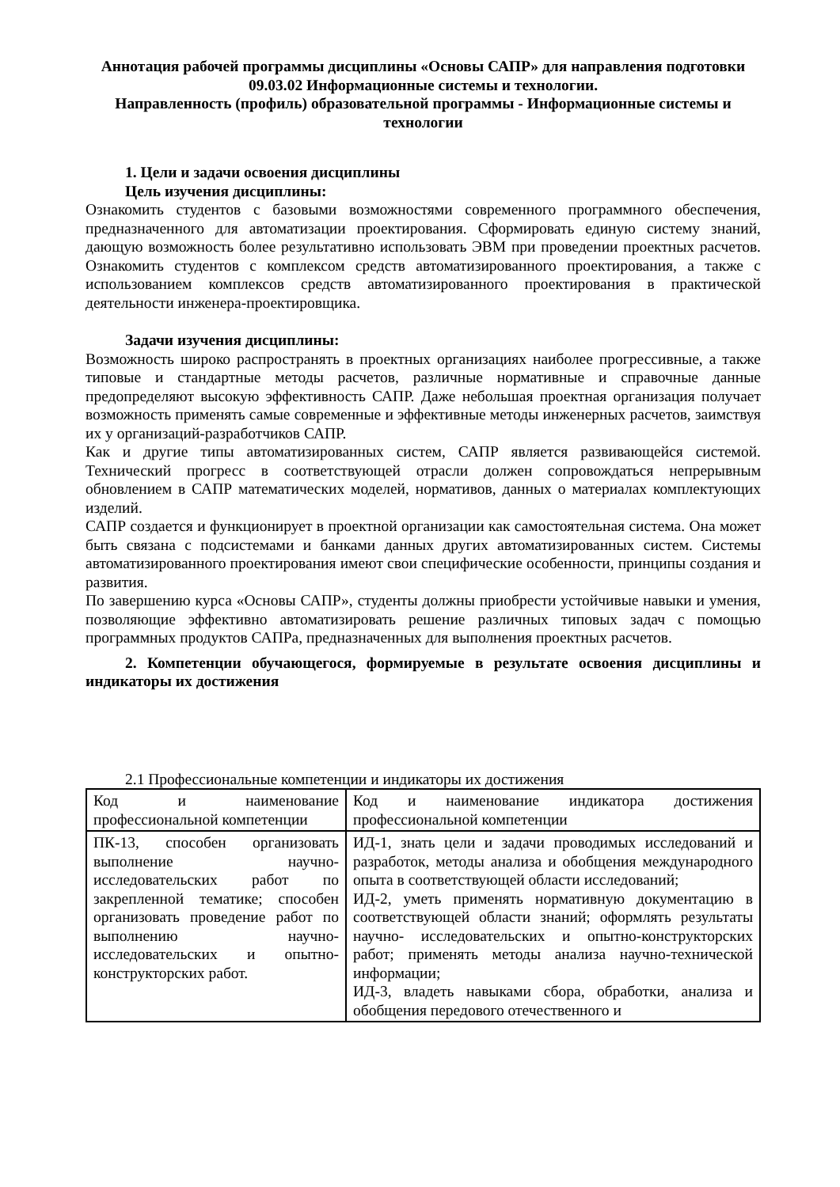Аннотация рабочей программы дисциплины «Основы САПР» для направления подготовки 09.03.02 Информационные системы и технологии.
Направленность (профиль) образовательной программы - Информационные системы и технологии
1. Цели и задачи освоения дисциплины
Цель изучения дисциплины:
Ознакомить студентов с базовыми возможностями современного программного обеспечения, предназначенного для автоматизации проектирования. Сформировать единую систему знаний, дающую возможность более результативно использовать ЭВМ при проведении проектных расчетов. Ознакомить студентов с комплексом средств автоматизированного проектирования, а также с использованием комплексов средств автоматизированного проектирования в практической деятельности инженера-проектировщика.
Задачи изучения дисциплины:
Возможность широко распространять в проектных организациях наиболее прогрессивные, а также типовые и стандартные методы расчетов, различные нормативные и справочные данные предопределяют высокую эффективность САПР. Даже небольшая проектная организация получает возможность применять самые современные и эффективные методы инженерных расчетов, заимствуя их у организаций-разработчиков САПР.
Как и другие типы автоматизированных систем, САПР является развивающейся системой. Технический прогресс в соответствующей отрасли должен сопровождаться непрерывным обновлением в САПР математических моделей, нормативов, данных о материалах комплектующих изделий.
САПР создается и функционирует в проектной организации как самостоятельная система. Она может быть связана с подсистемами и банками данных других автоматизированных систем. Системы автоматизированного проектирования имеют свои специфические особенности, принципы создания и развития.
По завершению курса «Основы САПР», студенты должны приобрести устойчивые навыки и умения, позволяющие эффективно автоматизировать решение различных типовых задач с помощью программных продуктов САПРа, предназначенных для выполнения проектных расчетов.
2. Компетенции обучающегося, формируемые в результате освоения дисциплины и индикаторы их достижения
2.1 Профессиональные компетенции и индикаторы их достижения
| Код и наименование профессиональной компетенции | Код и наименование индикатора достижения профессиональной компетенции |
| ПК-13, способен организовать выполнение научно-исследовательских работ по закрепленной тематике; способен организовать проведение работ по выполнению научно-исследовательских и опытно-конструкторских работ. | ИД-1, знать цели и задачи проводимых исследований и разработок, методы анализа и обобщения международного опыта в соответствующей области исследований; ИД-2, уметь применять нормативную документацию в соответствующей области знаний; оформлять результаты научно- исследовательских и опытно-конструкторских работ; применять методы анализа научно-технической информации; ИД-3, владеть навыками сбора, обработки, анализа и обобщения передового отечественного и |